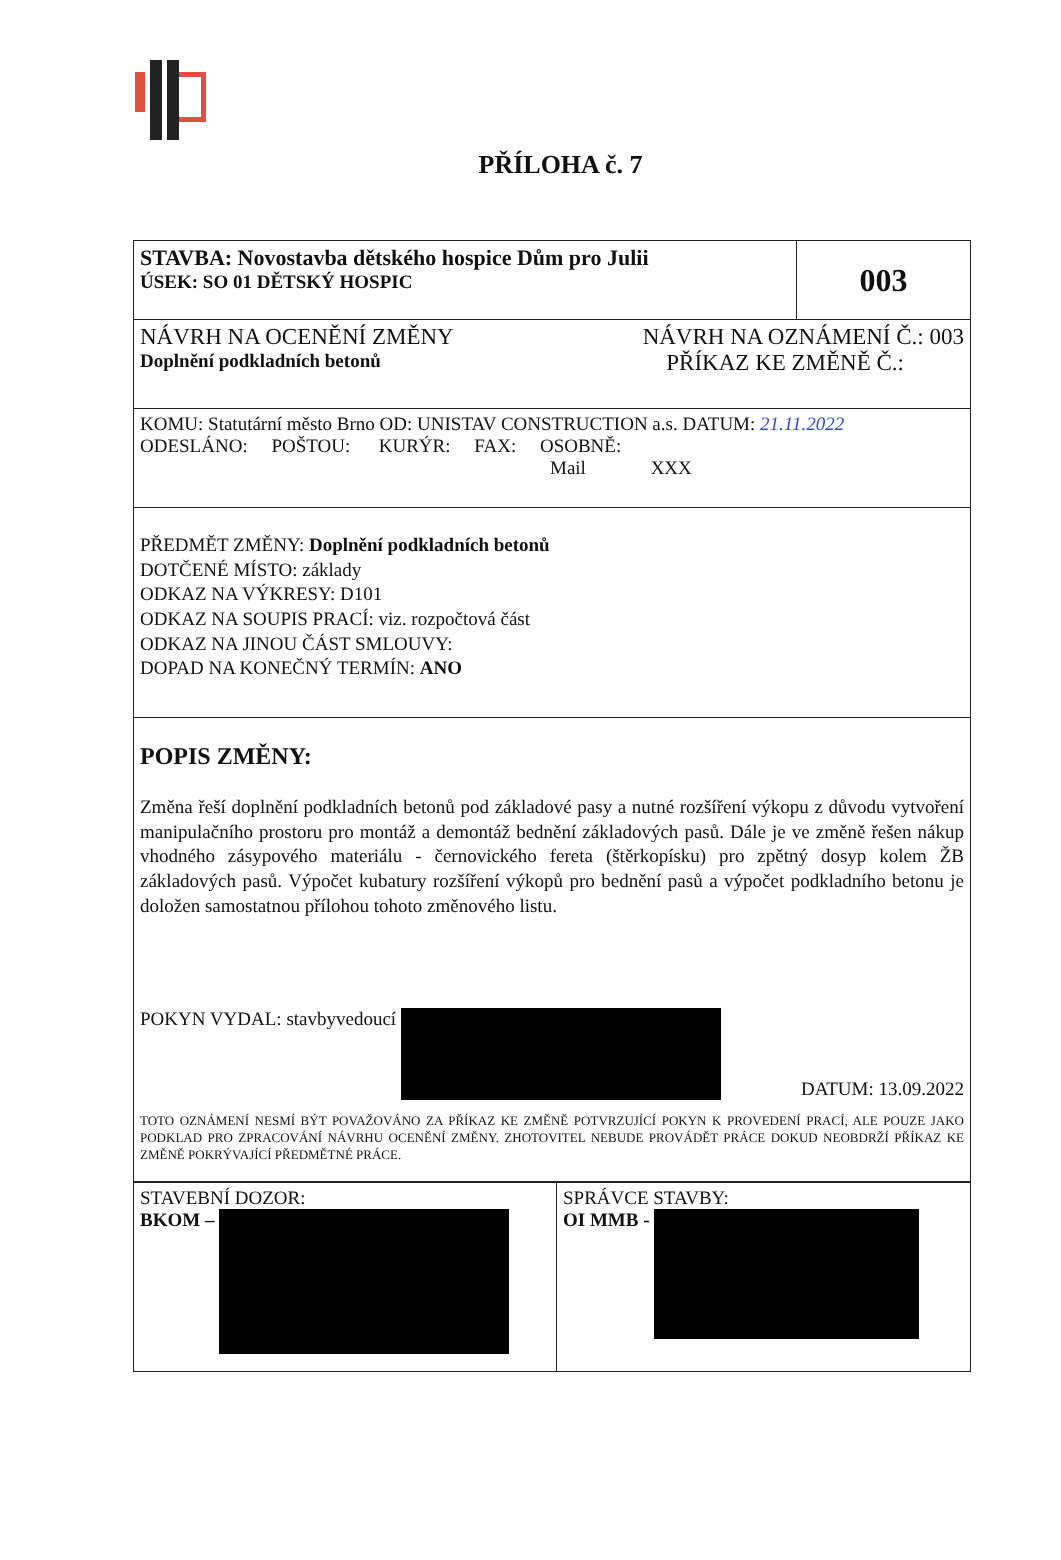PŘÍLOHA č. 7
| STAVBA: Novostavba dětského hospice Dům pro Julii ÚSEK: SO 01 DĚTSKÝ HOSPIC | 003 |
| NÁVRH NA OCENĚNÍ ZMĚNY NÁVRH NA OZNÁMENÍ Č.: 003 Doplnění podkladních betonů PŘÍKAZ KE ZMĚNĚ Č.: | |
| KOMU: Statutární město Brno OD: UNISTAV CONSTRUCTION a.s. DATUM: 21.11.2022 ODESLÁNO: POŠTOU: KURÝR: FAX: OSOBNĚ: Mail XXX | |
| PŘEDMĚT ZMĚNY: Doplnění podkladních betonů DOTČENÉ MÍSTO: základy ODKAZ NA VÝKRESY: D101 ODKAZ NA SOUPIS PRACÍ: viz. rozpočtová část ODKAZ NA JINOU ČÁST SMLOUVY: DOPAD NA KONEČNÝ TERMÍN: ANO | |
| POPIS ZMĚNY: Změna řeší doplnění podkladních betonů pod základové pasy a nutné rozšíření výkopu z důvodu vytvoření manipulačního prostoru pro montáž a demontáž bednění základových pasů. Dále je ve změně řešen nákup vhodného zásypového materiálu - černovického fereta (štěrkopísku) pro zpětný dosyp kolem ŽB základových pasů. Výpočet kubatury rozšíření výkopů pro bednění pasů a výpočet podkladního betonu je doložen samostatnou přílohou tohoto změnového listu. POKYN VYDAL: stavbyvedoucí DATUM: 13.09.2022 TOTO OZNÁMENÍ NESMÍ BÝT POVAŽOVÁNO ZA PŘÍKAZ KE ZMĚNĚ POTVRZUJÍCÍ POKYN K PROVEDENÍ PRACÍ, ALE POUZE JAKO PODKLAD PRO ZPRACOVÁNÍ NÁVRHU OCENĚNÍ ZMĚNY. ZHOTOVITEL NEBUDE PROVÁDĚT PRÁCE DOKUD NEOBDRŽÍ PŘÍKAZ KE ZMĚNĚ POKRÝVAJÍCÍ PŘEDMĚTNÉ PRÁCE. | |
| STAVEBNÍ DOZOR: BKOM – | SPRÁVCE STAVBY: OI MMB - |